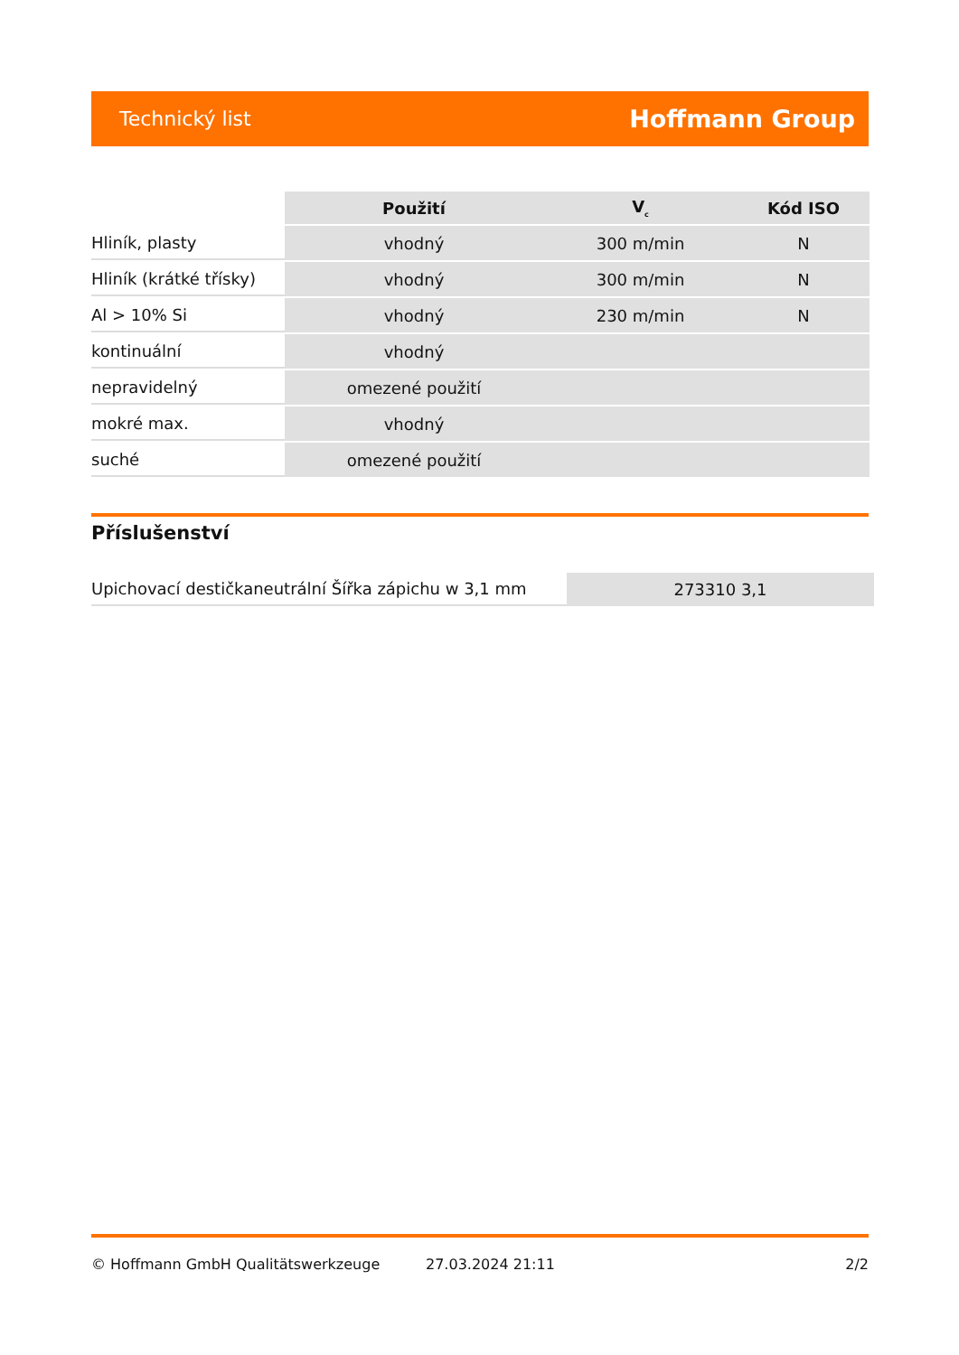Technický list Hoffmann Group
| | Použití | V<sub>c</sub> | Kód ISO |
| --- | --- | --- | --- |
| Hliník, plasty | vhodný | 300 m/min | N |
| Hliník (krátké třísky) | vhodný | 300 m/min | N |
| Al > 10% Si | vhodný | 230 m/min | N |
| kontinuální | vhodný | | |
| nepravidelný | omezené použití | | |
| mokré max. | vhodný | | |
| suché | omezené použití | | |
Příslušenství
| Upichovací destičkaneutrální Šířka zápichu w 3,1 mm | 273310 3,1 |
© Hoffmann GmbH Qualitätswerkzeuge 27.03.2024 21:11 2/2